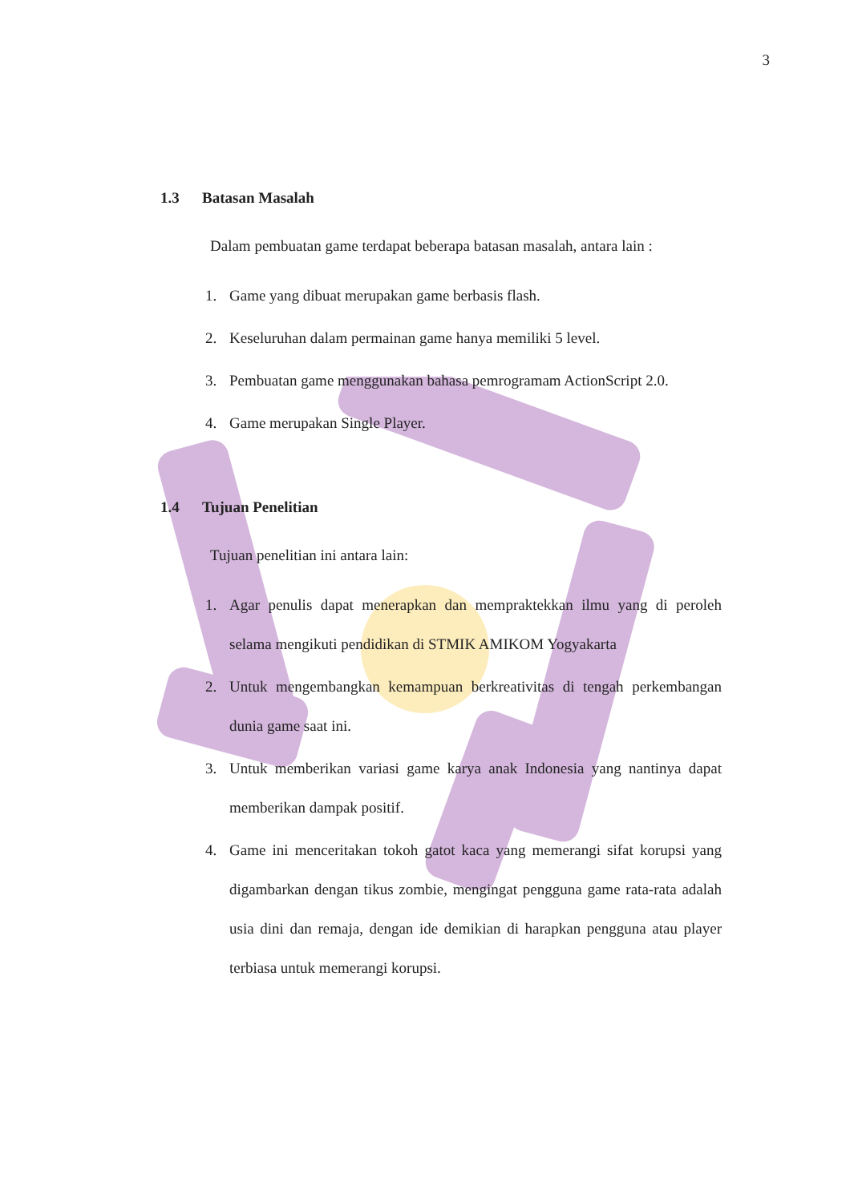3
1.3 Batasan Masalah
Dalam pembuatan game terdapat beberapa batasan masalah, antara lain :
1. Game yang dibuat merupakan game berbasis flash.
2. Keseluruhan dalam permainan game hanya memiliki 5 level.
3. Pembuatan game menggunakan bahasa pemrogramam ActionScript 2.0.
4. Game merupakan Single Player.
1.4 Tujuan Penelitian
Tujuan penelitian ini antara lain:
1. Agar penulis dapat menerapkan dan mempraktekkan ilmu yang di peroleh selama mengikuti pendidikan di STMIK AMIKOM Yogyakarta
2. Untuk mengembangkan kemampuan berkreativitas di tengah perkembangan dunia game saat ini.
3. Untuk memberikan variasi game karya anak Indonesia yang nantinya dapat memberikan dampak positif.
4. Game ini menceritakan tokoh gatot kaca yang memerangi sifat korupsi yang digambarkan dengan tikus zombie, mengingat pengguna game rata-rata adalah usia dini dan remaja, dengan ide demikian di harapkan pengguna atau player terbiasa untuk memerangi korupsi.